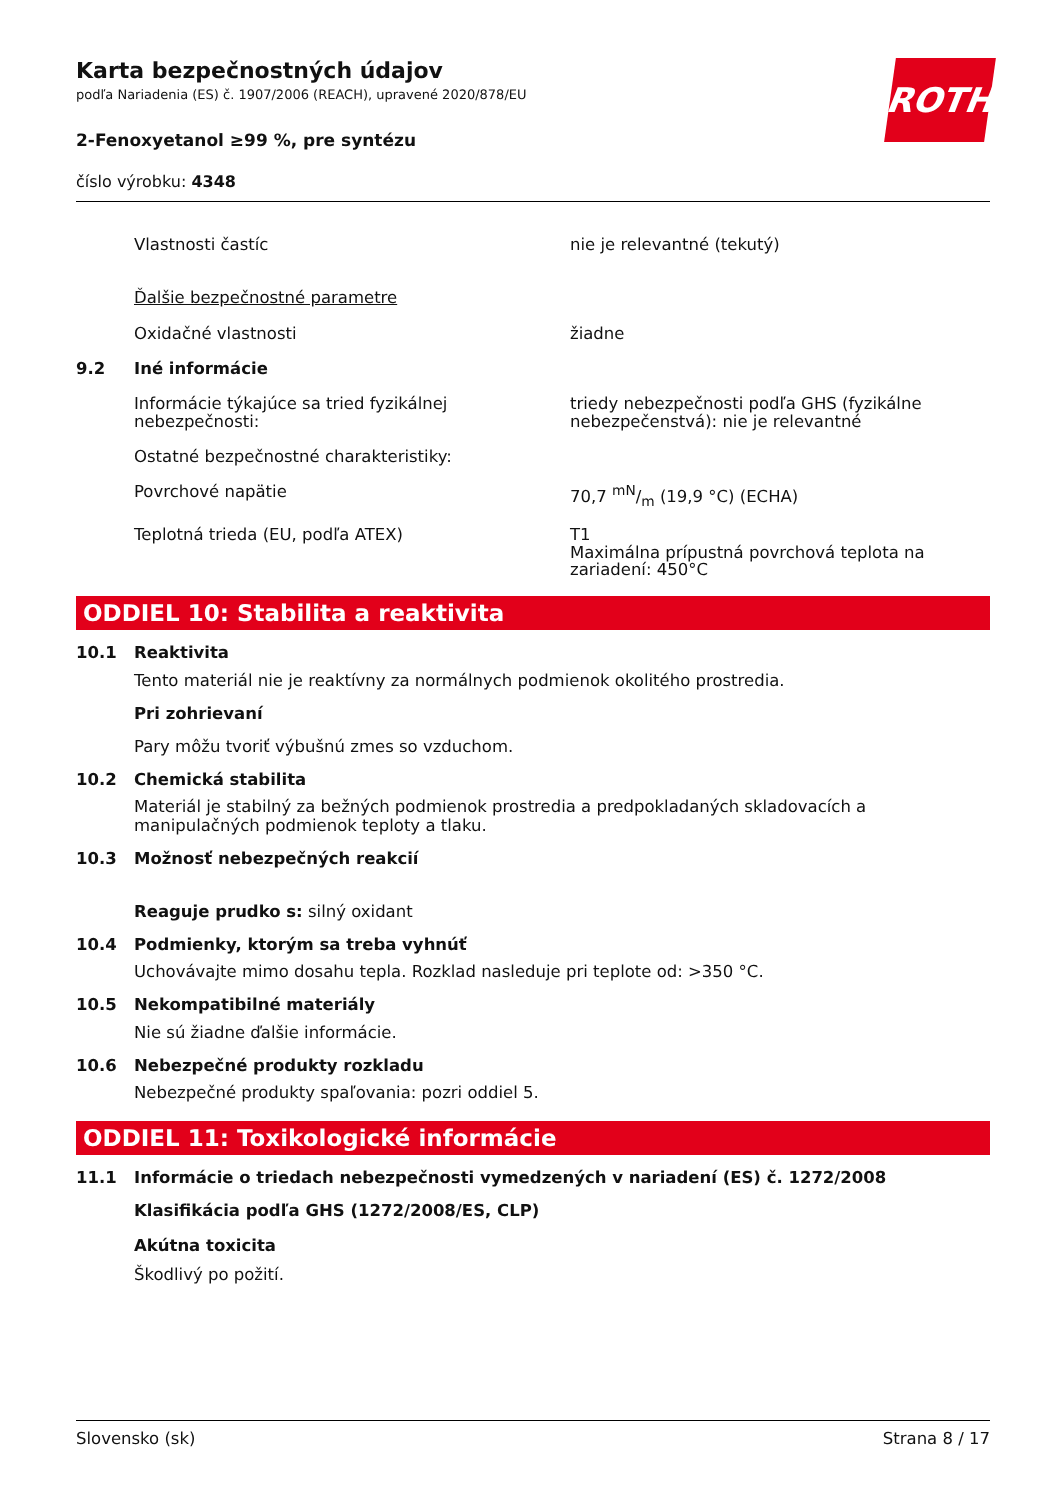ROTH
Karta bezpečnostných údajov
podľa Nariadenia (ES) č. 1907/2006 (REACH), upravené 2020/878/EU
2-Fenoxyetanol ≥99 %, pre syntézu
číslo výrobku: 4348
Vlastnosti častíc nie je relevantné (tekutý)
Ďalšie bezpečnostné parametre
Oxidačné vlastnosti žiadne
9.2 Iné informácie
Informácie týkajúce sa tried fyzikálnej nebezpečnosti:
triedy nebezpečnosti podľa GHS (fyzikálne nebezpečenstvá): nie je relevantné
Ostatné bezpečnostné charakteristiky:
Povrchové napätie 70,7 mN/m (19,9 °C) (ECHA)
Teplotná trieda (EU, podľa ATEX) T1
Maximálna prípustná povrchová teplota na zariadení: 450°C
ODDIEL 10: Stabilita a reaktivita
10.1 Reaktivita
Tento materiál nie je reaktívny za normálnych podmienok okolitého prostredia.
Pri zohrievaní
Pary môžu tvoriť výbušnú zmes so vzduchom.
10.2 Chemická stabilita
Materiál je stabilný za bežných podmienok prostredia a predpokladaných skladovacích a manipulačných podmienok teploty a tlaku.
10.3 Možnosť nebezpečných reakcií
Reaguje prudko s: silný oxidant
10.4 Podmienky, ktorým sa treba vyhnúť
Uchovávajte mimo dosahu tepla. Rozklad nasleduje pri teplote od: >350 °C.
10.5 Nekompatibilné materiály
Nie sú žiadne ďalšie informácie.
10.6 Nebezpečné produkty rozkladu
Nebezpečné produkty spaľovania: pozri oddiel 5.
ODDIEL 11: Toxikologické informácie
11.1 Informácie o triedach nebezpečnosti vymedzených v nariadení (ES) č. 1272/2008
Klasifikácia podľa GHS (1272/2008/ES, CLP)
Akútna toxicita
Škodlivý po požití.
Slovensko (sk) Strana 8 / 17